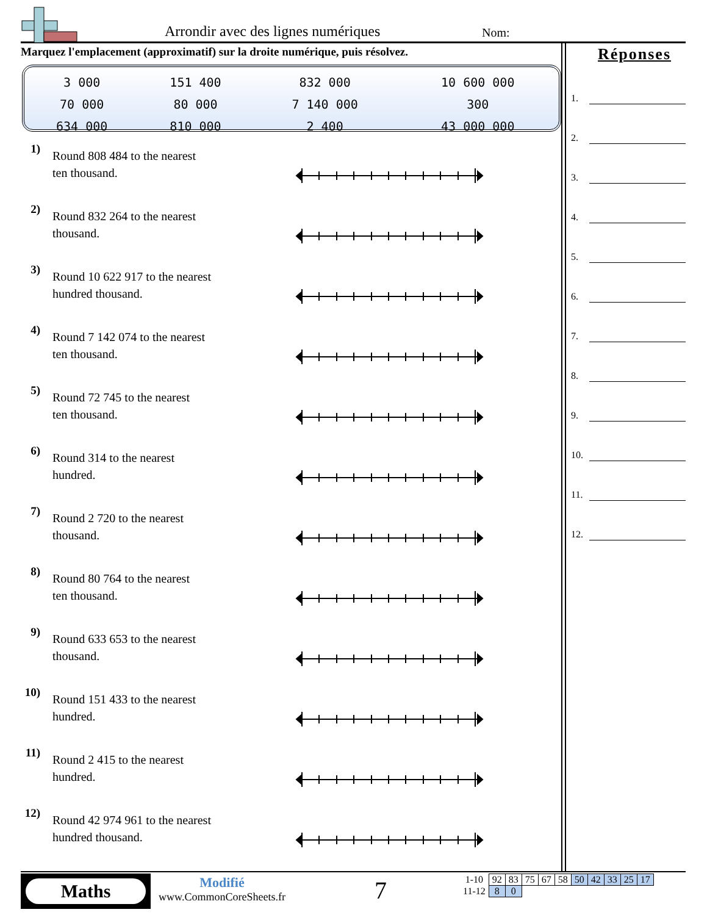Arrondir avec des lignes numériques
Nom:
Marquez l'emplacement (approximatif) sur la droite numérique, puis résolvez.
| 3 000 | 151 400 | 832 000 | 10 600 000 |
| 70 000 | 80 000 | 7 140 000 | 300 |
| 634 000 | 810 000 | 2 400 | 43 000 000 |
Réponses
1.
2.
3.
4.
5.
6.
7.
8.
9.
10.
11.
12.
1)
Round 808 484 to the nearest
ten thousand.
2)
Round 832 264 to the nearest
thousand.
3)
Round 10 622 917 to the nearest
hundred thousand.
4)
Round 7 142 074 to the nearest
ten thousand.
5)
Round 72 745 to the nearest
ten thousand.
6)
Round 314 to the nearest
hundred.
7)
Round 2 720 to the nearest
thousand.
8)
Round 80 764 to the nearest
ten thousand.
9)
Round 633 653 to the nearest
thousand.
10)
Round 151 433 to the nearest
hundred.
11)
Round 2 415 to the nearest
hundred.
12)
Round 42 974 961 to the nearest
hundred thousand.
Maths
Modifié
www.CommonCoreSheets.fr
7
| 1-10 | 92 | 83 | 75 | 67 | 58 | 50 | 42 | 33 | 25 | 17 |
| 11-12 | 8 | 0 | | | | | | | | |